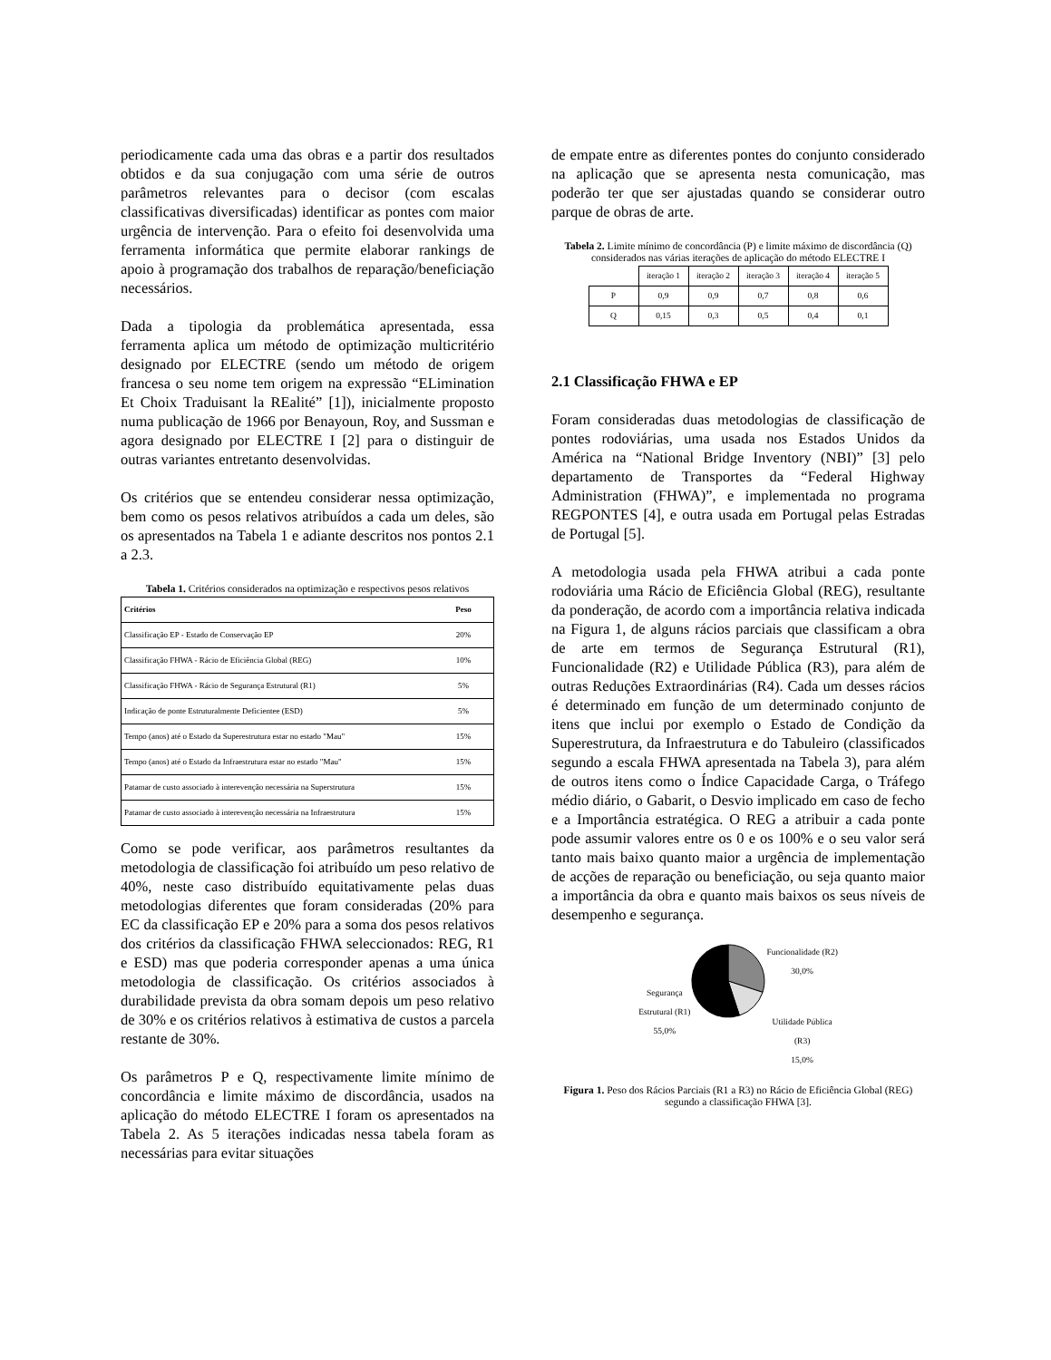periodicamente cada uma das obras e a partir dos resultados obtidos e da sua conjugação com uma série de outros parâmetros relevantes para o decisor (com escalas classificativas diversificadas) identificar as pontes com maior urgência de intervenção. Para o efeito foi desenvolvida uma ferramenta informática que permite elaborar rankings de apoio à programação dos trabalhos de reparação/beneficiação necessários.
Dada a tipologia da problemática apresentada, essa ferramenta aplica um método de optimização multicritério designado por ELECTRE (sendo um método de origem francesa o seu nome tem origem na expressão “ELimination Et Choix Traduisant la REalité” [1]), inicialmente proposto numa publicação de 1966 por Benayoun, Roy, and Sussman e agora designado por ELECTRE I [2] para o distinguir de outras variantes entretanto desenvolvidas.
Os critérios que se entendeu considerar nessa optimização, bem como os pesos relativos atribuídos a cada um deles, são os apresentados na Tabela 1 e adiante descritos nos pontos 2.1 a 2.3.
Tabela 1. Critérios considerados na optimização e respectivos pesos relativos
| Critérios | Peso |
| --- | --- |
| Classificação EP - Estado de Conservação EP | 20% |
| Classificação FHWA - Rácio de Eficiência Global (REG) | 10% |
| Classificação FHWA - Rácio de Segurança Estrutural (R1) | 5% |
| Indicação de ponte Estruturalmente Deficientee (ESD) | 5% |
| Tempo (anos) até o Estado da Superestrutura estar no estado "Mau" | 15% |
| Tempo (anos) até o Estado da Infraestrutura estar no estado "Mau" | 15% |
| Patamar de custo associado à interevenção necessária na Superstrutura | 15% |
| Patamar de custo associado à interevenção necessária na Infraestrutura | 15% |
Como se pode verificar, aos parâmetros resultantes da metodologia de classificação foi atribuído um peso relativo de 40%, neste caso distribuído equitativamente pelas duas metodologias diferentes que foram consideradas (20% para EC da classificação EP e 20% para a soma dos pesos relativos dos critérios da classificação FHWA seleccionados: REG, R1 e ESD) mas que poderia corresponder apenas a uma única metodologia de classificação. Os critérios associados à durabilidade prevista da obra somam depois um peso relativo de 30% e os critérios relativos à estimativa de custos a parcela restante de 30%.
Os parâmetros P e Q, respectivamente limite mínimo de concordância e limite máximo de discordância, usados na aplicação do método ELECTRE I foram os apresentados na Tabela 2. As 5 iterações indicadas nessa tabela foram as necessárias para evitar situações
de empate entre as diferentes pontes do conjunto considerado na aplicação que se apresenta nesta comunicação, mas poderão ter que ser ajustadas quando se considerar outro parque de obras de arte.
Tabela 2. Limite mínimo de concordância (P) e limite máximo de discordância (Q) considerados nas várias iterações de aplicação do método ELECTRE I
| | iteração 1 | iteração 2 | iteração 3 | iteração 4 | iteração 5 |
| P | 0,9 | 0,9 | 0,7 | 0,8 | 0,6 |
| Q | 0,15 | 0,3 | 0,5 | 0,4 | 0,1 |
2.1 Classificação FHWA e EP
Foram consideradas duas metodologias de classificação de pontes rodoviárias, uma usada nos Estados Unidos da América na “National Bridge Inventory (NBI)” [3] pelo departamento de Transportes da “Federal Highway Administration (FHWA)”, e implementada no programa REGPONTES [4], e outra usada em Portugal pelas Estradas de Portugal [5].
A metodologia usada pela FHWA atribui a cada ponte rodoviária uma Rácio de Eficiência Global (REG), resultante da ponderação, de acordo com a importância relativa indicada na Figura 1, de alguns rácios parciais que classificam a obra de arte em termos de Segurança Estrutural (R1), Funcionalidade (R2) e Utilidade Pública (R3), para além de outras Reduções Extraordinárias (R4). Cada um desses rácios é determinado em função de um determinado conjunto de itens que inclui por exemplo o Estado de Condição da Superestrutura, da Infraestrutura e do Tabuleiro (classificados segundo a escala FHWA apresentada na Tabela 3), para além de outros itens como o Índice Capacidade Carga, o Tráfego médio diário, o Gabarit, o Desvio implicado em caso de fecho e a Importância estratégica. O REG a atribuir a cada ponte pode assumir valores entre os 0 e os 100% e o seu valor será tanto mais baixo quanto maior a urgência de implementação de acções de reparação ou beneficiação, ou seja quanto maior a importância da obra e quanto mais baixos os seus níveis de desempenho e segurança.
Segurança
Estrutural (R1)
55,0%
Funcionalidade (R2)
30,0%
Utilidade Pública
(R3)
15,0%
Figura 1. Peso dos Rácios Parciais (R1 a R3) no Rácio de Eficiência Global (REG) segundo a classificação FHWA [3].